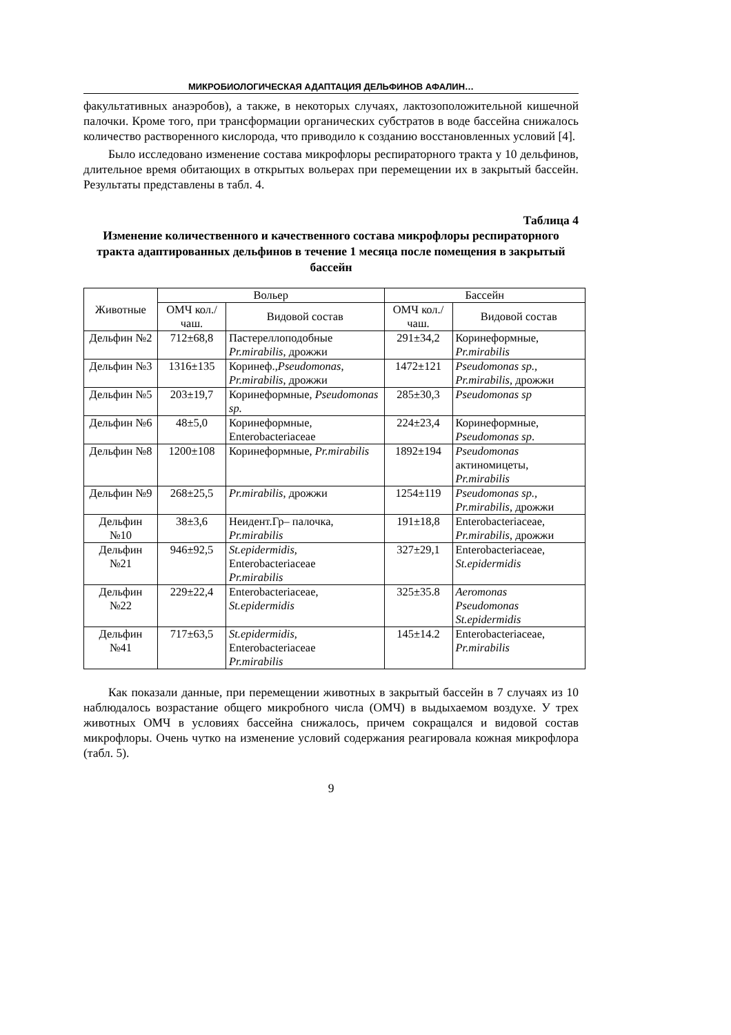МИКРОБИОЛОГИЧЕСКАЯ АДАПТАЦИЯ ДЕЛЬФИНОВ АФАЛИН…
факультативных анаэробов), а также, в некоторых случаях, лактозоположительной кишечной палочки. Кроме того, при трансформации органических субстратов в воде бассейна снижалось количество растворенного кислорода, что приводило к созданию восстановленных условий [4].
Было исследовано изменение состава микрофлоры респираторного тракта у 10 дельфинов, длительное время обитающих в открытых вольерах при перемещении их в закрытый бассейн. Результаты представлены в табл. 4.
Таблица 4
Изменение количественного и качественного состава микрофлоры респираторного тракта адаптированных дельфинов в течение 1 месяца после помещения в закрытый бассейн
| Животные | Вольер | | Бассейн | |
| --- | --- | --- | --- | --- |
| | ОМЧ кол./чаш. | Видовой состав | ОМЧ кол./чаш. | Видовой состав |
| Дельфин №2 | 712±68,8 | Пастереллоподобные Pr.mirabilis , дрожжи | 291±34,2 | Коринеформные, Pr.mirabilis |
| Дельфин №3 | 1316±135 | Коринеф., Pseudomonas , Pr.mirabilis , дрожжи | 1472±121 | Pseudomonas sp., Pr.mirabilis, дрожжи |
| Дельфин №5 | 203±19,7 | Коринеформные, Pseudomonas sp. | 285±30,3 | Pseudomonas sp |
| Дельфин №6 | 48±5,0 | Коринеформные, Enterobacteriaceae | 224±23,4 | Коринеформные, Pseudomonas sp . |
| Дельфин №8 | 1200±108 | Коринеформные, Pr.mirabilis | 1892±194 | Pseudomonas актиномицеты, Pr.mirabilis |
| Дельфин №9 | 268±25,5 | Pr.mirabilis , дрожжи | 1254±119 | Pseudomonas sp., Pr.mirabilis, дрожжи |
| Дельфин №10 | 38±3,6 | Неидент.Гр– палочка, Pr.mirabilis | 191±18,8 | Enterobacteriaceae, Pr.mirabilis , дрожжи |
| Дельфин №21 | 946±92,5 | St.epidermidis, Enterobacteriaceae Pr.mirabilis | 327±29,1 | Enterobacteriaceae, St.epidermidis |
| Дельфин №22 | 229±22,4 | Enterobacteriaceae, St.epidermidis | 325±35.8 | Aeromonas Pseudomonas St.epidermidis |
| Дельфин №41 | 717±63,5 | St.epidermidis, Enterobacteriaceae Pr.mirabilis | 145±14.2 | Enterobacteriaceae, Pr.mirabilis |
Как показали данные, при перемещении животных в закрытый бассейн в 7 случаях из 10 наблюдалось возрастание общего микробного числа (ОМЧ) в выдыхаемом воздухе. У трех животных ОМЧ в условиях бассейна снижалось, причем сокращался и видовой состав микрофлоры. Очень чутко на изменение условий содержания реагировала кожная микрофлора (табл. 5).
9